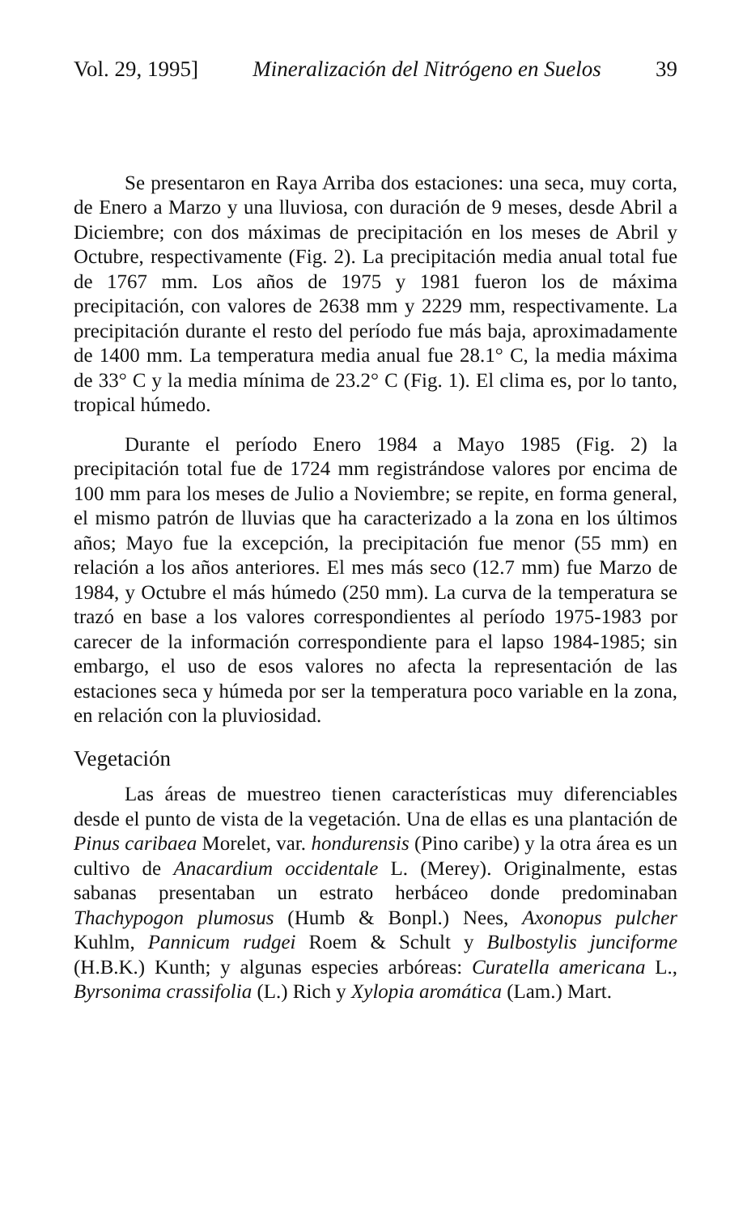Vol. 29, 1995] Mineralización del Nitrógeno en Suelos 39
Se presentaron en Raya Arriba dos estaciones: una seca, muy corta, de Enero a Marzo y una lluviosa, con duración de 9 meses, desde Abril a Diciembre; con dos máximas de precipitación en los meses de Abril y Octubre, respectivamente (Fig. 2). La precipitación media anual total fue de 1767 mm. Los años de 1975 y 1981 fueron los de máxima precipitación, con valores de 2638 mm y 2229 mm, respectivamente. La precipitación durante el resto del período fue más baja, aproximadamente de 1400 mm. La temperatura media anual fue 28.1° C, la media máxima de 33° C y la media mínima de 23.2° C (Fig. 1). El clima es, por lo tanto, tropical húmedo.
Durante el período Enero 1984 a Mayo 1985 (Fig. 2) la precipitación total fue de 1724 mm registrándose valores por encima de 100 mm para los meses de Julio a Noviembre; se repite, en forma general, el mismo patrón de lluvias que ha caracterizado a la zona en los últimos años; Mayo fue la excepción, la precipitación fue menor (55 mm) en relación a los años anteriores. El mes más seco (12.7 mm) fue Marzo de 1984, y Octubre el más húmedo (250 mm). La curva de la temperatura se trazó en base a los valores correspondientes al período 1975-1983 por carecer de la información correspondiente para el lapso 1984-1985; sin embargo, el uso de esos valores no afecta la representación de las estaciones seca y húmeda por ser la temperatura poco variable en la zona, en relación con la pluviosidad.
Vegetación
Las áreas de muestreo tienen características muy diferenciables desde el punto de vista de la vegetación. Una de ellas es una plantación de Pinus caribaea Morelet, var. hondurensis (Pino caribe) y la otra área es un cultivo de Anacardium occidentale L. (Merey). Originalmente, estas sabanas presentaban un estrato herbáceo donde predominaban Thachypogon plumosus (Humb & Bonpl.) Nees, Axonopus pulcher Kuhlm, Pannicum rudgei Roem & Schult y Bulbostylis junciforme (H.B.K.) Kunth; y algunas especies arbóreas: Curatella americana L., Byrsonima crassifolia (L.) Rich y Xylopia aromática (Lam.) Mart.